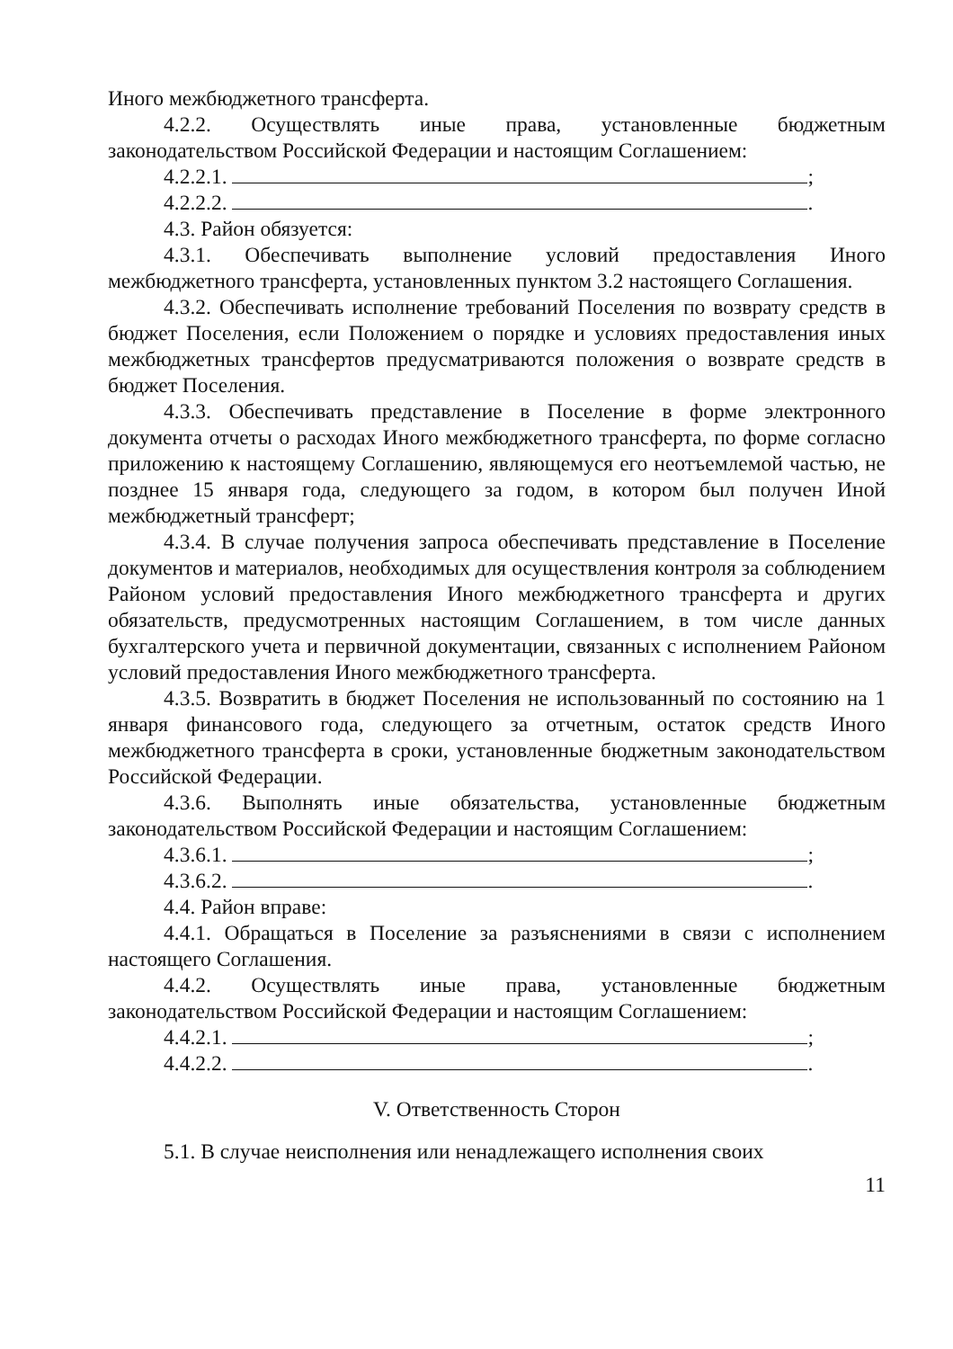Иного межбюджетного трансферта.
4.2.2. Осуществлять иные права, установленные бюджетным законодательством Российской Федерации и настоящим Соглашением:
4.2.2.1. ;
4.2.2.2. .
4.3. Район обязуется:
4.3.1. Обеспечивать выполнение условий предоставления Иного межбюджетного трансферта, установленных пунктом 3.2 настоящего Соглашения.
4.3.2. Обеспечивать исполнение требований Поселения по возврату средств в бюджет Поселения, если Положением о порядке и условиях предоставления иных межбюджетных трансфертов предусматриваются положения о возврате средств в бюджет Поселения.
4.3.3. Обеспечивать представление в Поселение в форме электронного документа отчеты о расходах Иного межбюджетного трансферта, по форме согласно приложению к настоящему Соглашению, являющемуся его неотъемлемой частью, не позднее 15 января года, следующего за годом, в котором был получен Иной межбюджетный трансферт;
4.3.4. В случае получения запроса обеспечивать представление в Поселение документов и материалов, необходимых для осуществления контроля за соблюдением Районом условий предоставления Иного межбюджетного трансферта и других обязательств, предусмотренных настоящим Соглашением, в том числе данных бухгалтерского учета и первичной документации, связанных с исполнением Районом условий предоставления Иного межбюджетного трансферта.
4.3.5. Возвратить в бюджет Поселения не использованный по состоянию на 1 января финансового года, следующего за отчетным, остаток средств Иного межбюджетного трансферта в сроки, установленные бюджетным законодательством Российской Федерации.
4.3.6. Выполнять иные обязательства, установленные бюджетным законодательством Российской Федерации и настоящим Соглашением:
4.3.6.1. ;
4.3.6.2. .
4.4. Район вправе:
4.4.1. Обращаться в Поселение за разъяснениями в связи с исполнением настоящего Соглашения.
4.4.2. Осуществлять иные права, установленные бюджетным законодательством Российской Федерации и настоящим Соглашением:
4.4.2.1. ;
4.4.2.2. .
V. Ответственность Сторон
5.1. В случае неисполнения или ненадлежащего исполнения своих
11